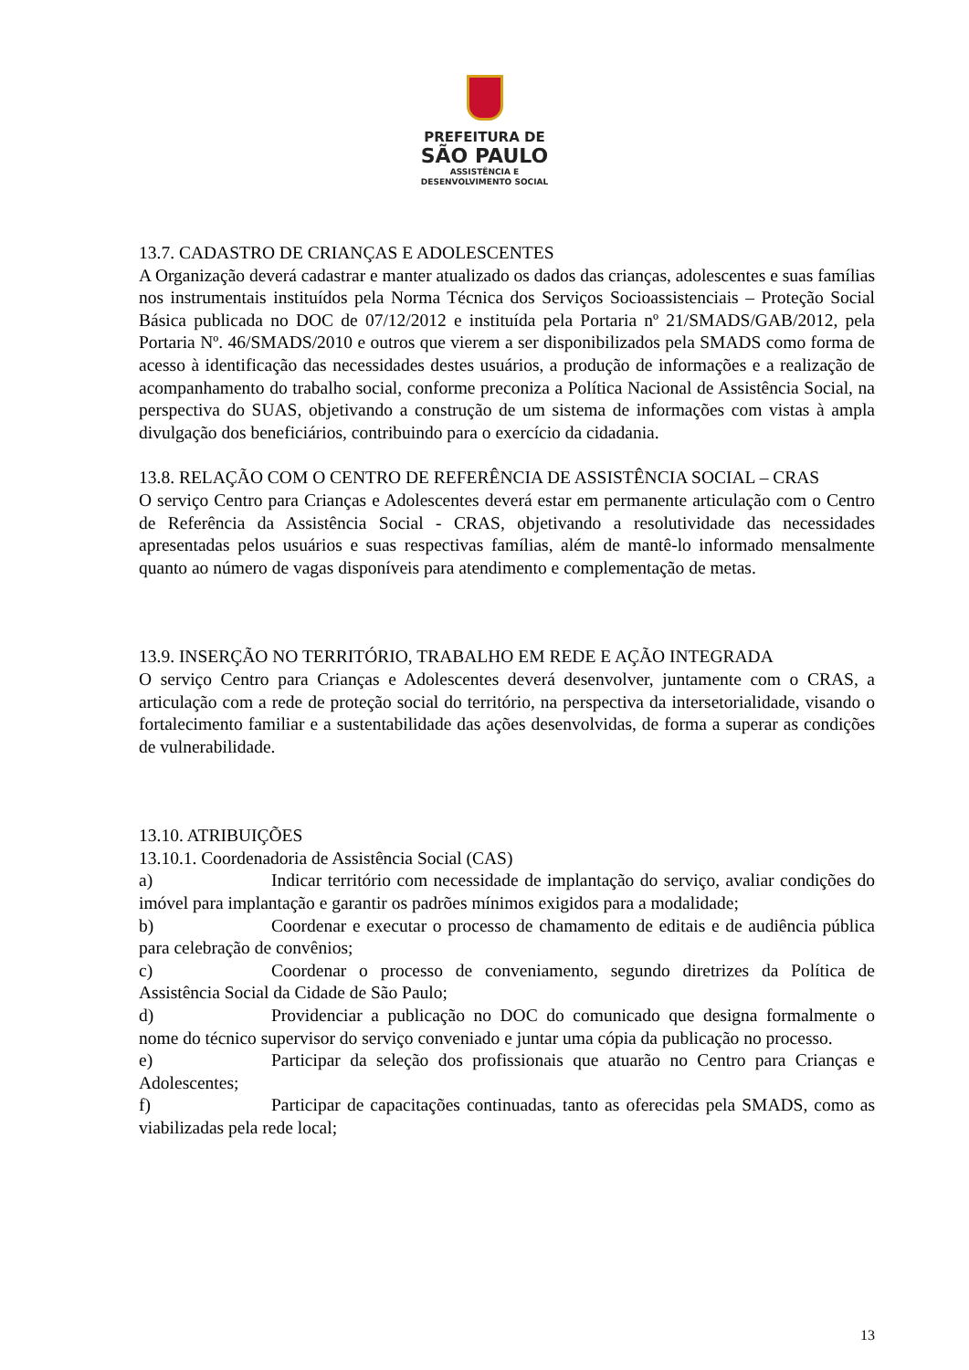PREFEITURA DE
SÃO PAULO
ASSISTÊNCIA E
DESENVOLVIMENTO SOCIAL
13.7. CADASTRO DE CRIANÇAS E ADOLESCENTES
A Organização deverá cadastrar e manter atualizado os dados das crianças, adolescentes e suas famílias nos instrumentais instituídos pela Norma Técnica dos Serviços Socioassistenciais – Proteção Social Básica publicada no DOC de 07/12/2012 e instituída pela Portaria nº 21/SMADS/GAB/2012, pela Portaria Nº. 46/SMADS/2010 e outros que vierem a ser disponibilizados pela SMADS como forma de acesso à identificação das necessidades destes usuários, a produção de informações e a realização de acompanhamento do trabalho social, conforme preconiza a Política Nacional de Assistência Social, na perspectiva do SUAS, objetivando a construção de um sistema de informações com vistas à ampla divulgação dos beneficiários, contribuindo para o exercício da cidadania.
13.8. RELAÇÃO COM O CENTRO DE REFERÊNCIA DE ASSISTÊNCIA SOCIAL – CRAS
O serviço Centro para Crianças e Adolescentes deverá estar em permanente articulação com o Centro de Referência da Assistência Social - CRAS, objetivando a resolutividade das necessidades apresentadas pelos usuários e suas respectivas famílias, além de mantê-lo informado mensalmente quanto ao número de vagas disponíveis para atendimento e complementação de metas.
13.9. INSERÇÃO NO TERRITÓRIO, TRABALHO EM REDE E AÇÃO INTEGRADA
O serviço Centro para Crianças e Adolescentes deverá desenvolver, juntamente com o CRAS, a articulação com a rede de proteção social do território, na perspectiva da intersetorialidade, visando o fortalecimento familiar e a sustentabilidade das ações desenvolvidas, de forma a superar as condições de vulnerabilidade.
13.10. ATRIBUIÇÕES
13.10.1. Coordenadoria de Assistência Social (CAS)
a) Indicar território com necessidade de implantação do serviço, avaliar condições do imóvel para implantação e garantir os padrões mínimos exigidos para a modalidade;
b) Coordenar e executar o processo de chamamento de editais e de audiência pública para celebração de convênios;
c) Coordenar o processo de conveniamento, segundo diretrizes da Política de Assistência Social da Cidade de São Paulo;
d) Providenciar a publicação no DOC do comunicado que designa formalmente o nome do técnico supervisor do serviço conveniado e juntar uma cópia da publicação no processo.
e) Participar da seleção dos profissionais que atuarão no Centro para Crianças e Adolescentes;
f) Participar de capacitações continuadas, tanto as oferecidas pela SMADS, como as viabilizadas pela rede local;
13